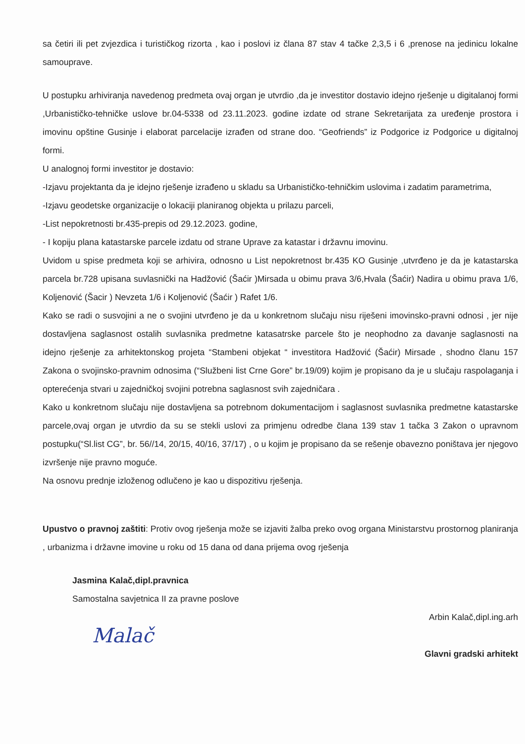sa četiri ili pet zvjezdica i turističkog rizorta , kao i poslovi iz člana 87 stav 4 tačke 2,3,5 i 6 ,prenose na jedinicu lokalne samouprave.
U postupku arhiviranja navedenog predmeta ovaj organ je utvrdio ,da je investitor dostavio idejno rješenje u digitalanoj formi ,Urbanističko-tehničke uslove br.04-5338 od 23.11.2023. godine izdate od strane Sekretarijata za uređenje prostora i imovinu opštine Gusinje i elaborat parcelacije izrađen od strane doo. “Geofriends” iz Podgorice iz Podgorice u digitalnoj formi.
U analognoj formi investitor je dostavio:
-Izjavu projektanta da je idejno rješenje izrađeno u skladu sa Urbanističko-tehničkim uslovima i zadatim parametrima,
-Izjavu geodetske organizacije o lokaciji planiranog objekta u prilazu parceli,
-List nepokretnosti br.435-prepis od 29.12.2023. godine,
- I kopiju plana katastarske parcele izdatu od strane Uprave za katastar i državnu imovinu.
Uvidom u spise predmeta koji se arhivira, odnosno u List nepokretnost br.435 KO Gusinje ,utvrđeno je da je katastarska parcela br.728 upisana suvlasnički na Hadžović (Šaćir )Mirsada u obimu prava 3/6,Hvala (Šaćir) Nadira u obimu prava 1/6, Koljenović (Šacir ) Nevzeta 1/6 i Koljenović (Šaćir ) Rafet 1/6.
Kako se radi o susvojini a ne o svojini utvrđeno je da u konkretnom slučaju nisu riješeni imovinsko-pravni odnosi , jer nije dostavljena saglasnost ostalih suvlasnika predmetne katasatrske parcele što je neophodno za davanje saglasnosti na idejno rješenje za arhitektonskog projeta “Stambeni objekat “ investitora Hadžović (Šaćir) Mirsade , shodno članu 157 Zakona o svojinsko-pravnim odnosima (“Službeni list Crne Gore” br.19/09) kojim je propisano da je u slučaju raspolaganja i opterećenja stvari u zajedničkoj svojini potrebna saglasnost svih zajedničara .
Kako u konkretnom slučaju nije dostavljena sa potrebnom dokumentacijom i saglasnost suvlasnika predmetne katastarske parcele,ovaj organ je utvrdio da su se stekli uslovi za primjenu odredbe člana 139 stav 1 tačka 3 Zakon o upravnom postupku(“Sl.list CG”, br. 56//14, 20/15, 40/16, 37/17) , o u kojim je propisano da se rešenje obavezno poništava jer njegovo izvršenje nije pravno moguće.
Na osnovu prednje izloženog odlučeno je kao u dispozitivu rješenja.
Upustvo o pravnoj zaštiti: Protiv ovog rješenja može se izjaviti žalba preko ovog organa Ministarstvu prostornog planiranja , urbanizma i državne imovine u roku od 15 dana od dana prijema ovog rješenja
Jasmina Kalač,dipl.pravnica
Samostalna savjetnica II za pravne poslove
Arbin Kalač,dipl.ing.arh
Malač
Glavni gradski arhitekt